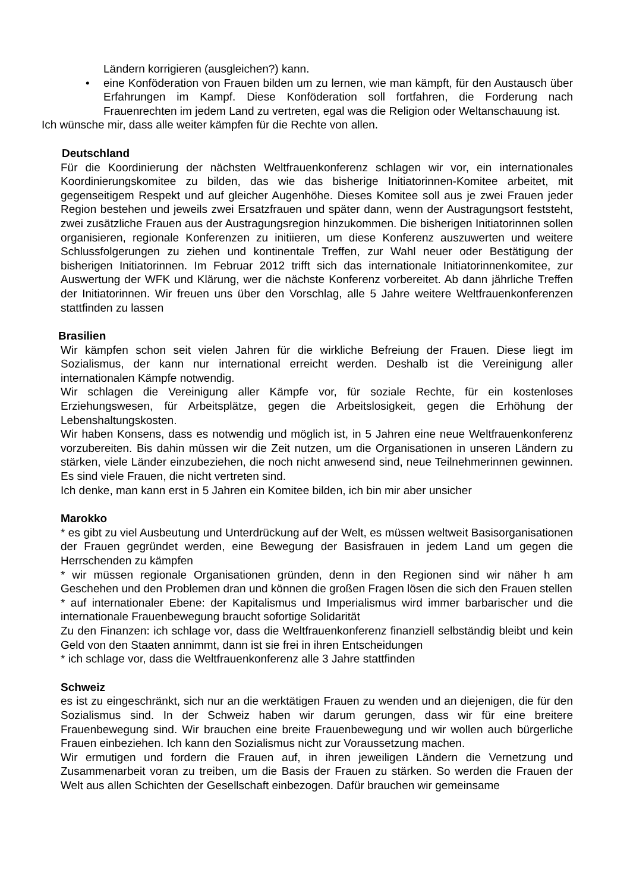Ländern korrigieren (ausgleichen?) kann.
• eine Konföderation von Frauen bilden um zu lernen, wie man kämpft, für den Austausch über Erfahrungen im Kampf. Diese Konföderation soll fortfahren, die Forderung nach Frauenrechten im jedem Land zu vertreten, egal was die Religion oder Weltanschauung ist.
Ich wünsche mir, dass alle weiter kämpfen für die Rechte von allen.
Deutschland
Für die Koordinierung der nächsten Weltfrauenkonferenz schlagen wir vor, ein internationales Koordinierungskomitee zu bilden, das wie das bisherige Initiatorinnen-Komitee arbeitet, mit gegenseitigem Respekt und auf gleicher Augenhöhe. Dieses Komitee soll aus je zwei Frauen jeder Region bestehen und jeweils zwei Ersatzfrauen und später dann, wenn der Austragungsort feststeht, zwei zusätzliche Frauen aus der Austragungsregion hinzukommen. Die bisherigen Initiatorinnen sollen organisieren, regionale Konferenzen zu initiieren, um diese Konferenz auszuwerten und weitere Schlussfolgerungen zu ziehen und kontinentale Treffen, zur Wahl neuer oder Bestätigung der bisherigen Initiatorinnen. Im Februar 2012 trifft sich das internationale Initiatorinnenkomitee, zur Auswertung der WFK und Klärung, wer die nächste Konferenz vorbereitet. Ab dann jährliche Treffen der Initiatorinnen. Wir freuen uns über den Vorschlag, alle 5 Jahre weitere Weltfrauenkonferenzen stattfinden zu lassen
Brasilien
Wir kämpfen schon seit vielen Jahren für die wirkliche Befreiung der Frauen. Diese liegt im Sozialismus, der kann nur international erreicht werden. Deshalb ist die Vereinigung aller internationalen Kämpfe notwendig.
Wir schlagen die Vereinigung aller Kämpfe vor, für soziale Rechte, für ein kostenloses Erziehungswesen, für Arbeitsplätze, gegen die Arbeitslosigkeit, gegen die Erhöhung der Lebenshaltungskosten.
Wir haben Konsens, dass es notwendig und möglich ist, in 5 Jahren eine neue Weltfrauenkonferenz vorzubereiten. Bis dahin müssen wir die Zeit nutzen, um die Organisationen in unseren Ländern zu stärken, viele Länder einzubeziehen, die noch nicht anwesend sind, neue Teilnehmerinnen gewinnen. Es sind viele Frauen, die nicht vertreten sind.
Ich denke, man kann erst in 5 Jahren ein Komitee bilden, ich bin mir aber unsicher
Marokko
* es gibt zu viel Ausbeutung und Unterdrückung auf der Welt, es müssen weltweit Basisorganisationen der Frauen gegründet werden, eine Bewegung der Basisfrauen in jedem Land um gegen die Herrschenden zu kämpfen
* wir müssen regionale Organisationen gründen, denn in den Regionen sind wir näher h am Geschehen und den Problemen dran und können die großen Fragen lösen die sich den Frauen stellen
* auf internationaler Ebene: der Kapitalismus und Imperialismus wird immer barbarischer und die internationale Frauenbewegung braucht sofortige Solidarität
Zu den Finanzen: ich schlage vor, dass die Weltfrauenkonferenz finanziell selbständig bleibt und kein Geld von den Staaten annimmt, dann ist sie frei in ihren Entscheidungen
* ich schlage vor, dass die Weltfrauenkonferenz alle 3 Jahre stattfinden
Schweiz
es ist zu eingeschränkt, sich nur an die werktätigen Frauen zu wenden und an diejenigen, die für den Sozialismus sind. In der Schweiz haben wir darum gerungen, dass wir für eine breitere Frauenbewegung sind. Wir brauchen eine breite Frauenbewegung und wir wollen auch bürgerliche Frauen einbeziehen. Ich kann den Sozialismus nicht zur Voraussetzung machen.
Wir ermutigen und fordern die Frauen auf, in ihren jeweiligen Ländern die Vernetzung und Zusammenarbeit voran zu treiben, um die Basis der Frauen zu stärken. So werden die Frauen der Welt aus allen Schichten der Gesellschaft einbezogen. Dafür brauchen wir gemeinsame